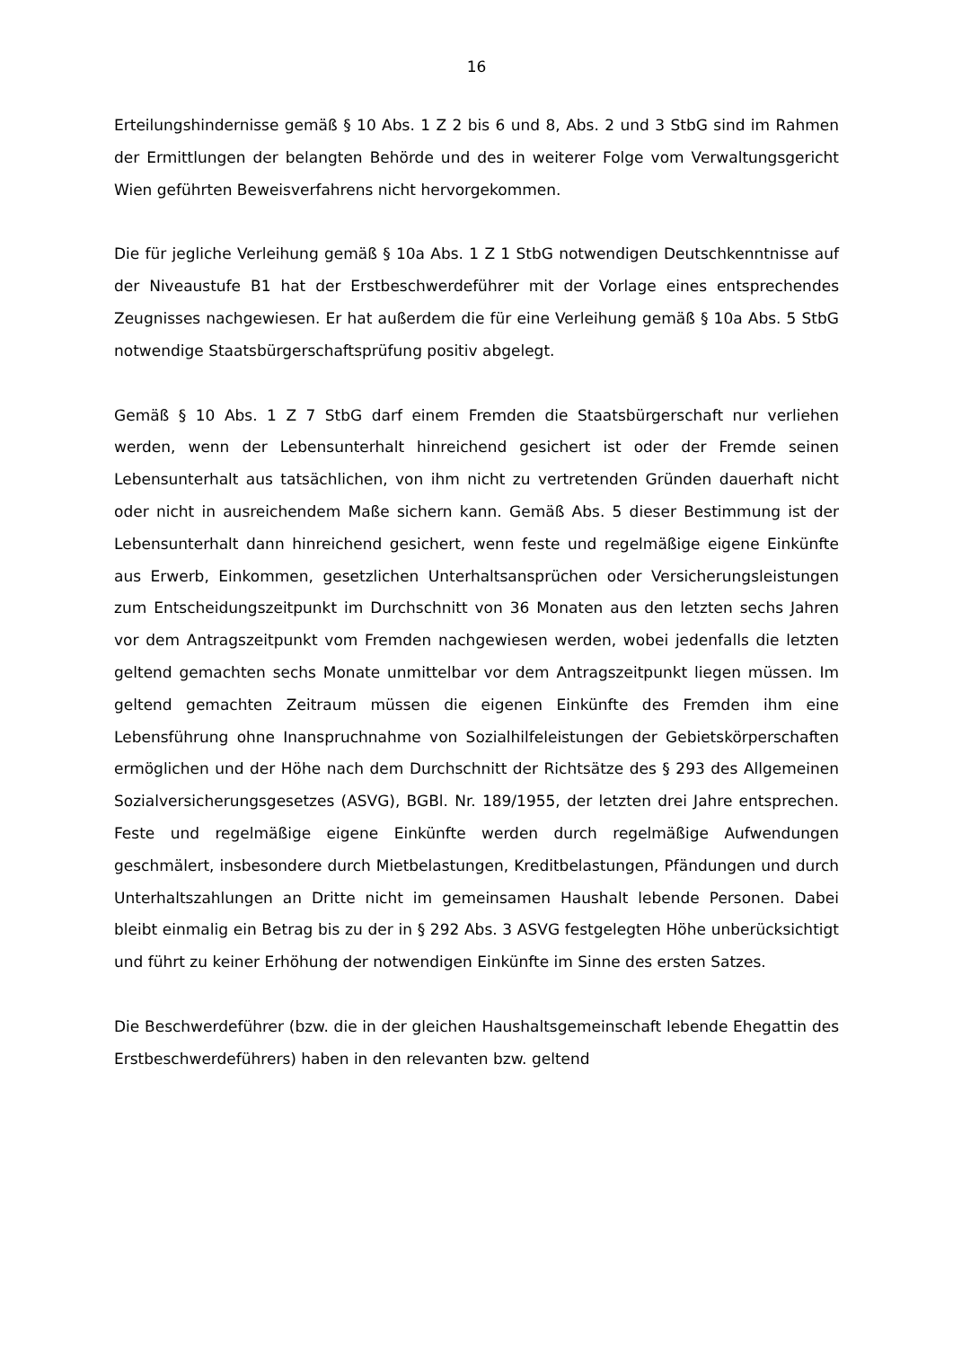16
Erteilungshindernisse gemäß § 10 Abs. 1 Z 2 bis 6 und 8, Abs. 2 und 3 StbG sind im Rahmen der Ermittlungen der belangten Behörde und des in weiterer Folge vom Verwaltungsgericht Wien geführten Beweisverfahrens nicht hervorgekommen.
Die für jegliche Verleihung gemäß § 10a Abs. 1 Z 1 StbG notwendigen Deutschkenntnisse auf der Niveaustufe B1 hat der Erstbeschwerdeführer mit der Vorlage eines entsprechendes Zeugnisses nachgewiesen. Er hat außerdem die für eine Verleihung gemäß § 10a Abs. 5 StbG notwendige Staatsbürgerschaftsprüfung positiv abgelegt.
Gemäß § 10 Abs. 1 Z 7 StbG darf einem Fremden die Staatsbürgerschaft nur verliehen werden, wenn der Lebensunterhalt hinreichend gesichert ist oder der Fremde seinen Lebensunterhalt aus tatsächlichen, von ihm nicht zu vertretenden Gründen dauerhaft nicht oder nicht in ausreichendem Maße sichern kann. Gemäß Abs. 5 dieser Bestimmung ist der Lebensunterhalt dann hinreichend gesichert, wenn feste und regelmäßige eigene Einkünfte aus Erwerb, Einkommen, gesetzlichen Unterhaltsansprüchen oder Versicherungsleistungen zum Entscheidungszeitpunkt im Durchschnitt von 36 Monaten aus den letzten sechs Jahren vor dem Antragszeitpunkt vom Fremden nachgewiesen werden, wobei jedenfalls die letzten geltend gemachten sechs Monate unmittelbar vor dem Antragszeitpunkt liegen müssen. Im geltend gemachten Zeitraum müssen die eigenen Einkünfte des Fremden ihm eine Lebensführung ohne Inanspruchnahme von Sozialhilfeleistungen der Gebietskörperschaften ermöglichen und der Höhe nach dem Durchschnitt der Richtsätze des § 293 des Allgemeinen Sozialversicherungsgesetzes (ASVG), BGBl. Nr. 189/1955, der letzten drei Jahre entsprechen. Feste und regelmäßige eigene Einkünfte werden durch regelmäßige Aufwendungen geschmälert, insbesondere durch Mietbelastungen, Kreditbelastungen, Pfändungen und durch Unterhaltszahlungen an Dritte nicht im gemeinsamen Haushalt lebende Personen. Dabei bleibt einmalig ein Betrag bis zu der in § 292 Abs. 3 ASVG festgelegten Höhe unberücksichtigt und führt zu keiner Erhöhung der notwendigen Einkünfte im Sinne des ersten Satzes.
Die Beschwerdeführer (bzw. die in der gleichen Haushaltsgemeinschaft lebende Ehegattin des Erstbeschwerdeführers) haben in den relevanten bzw. geltend